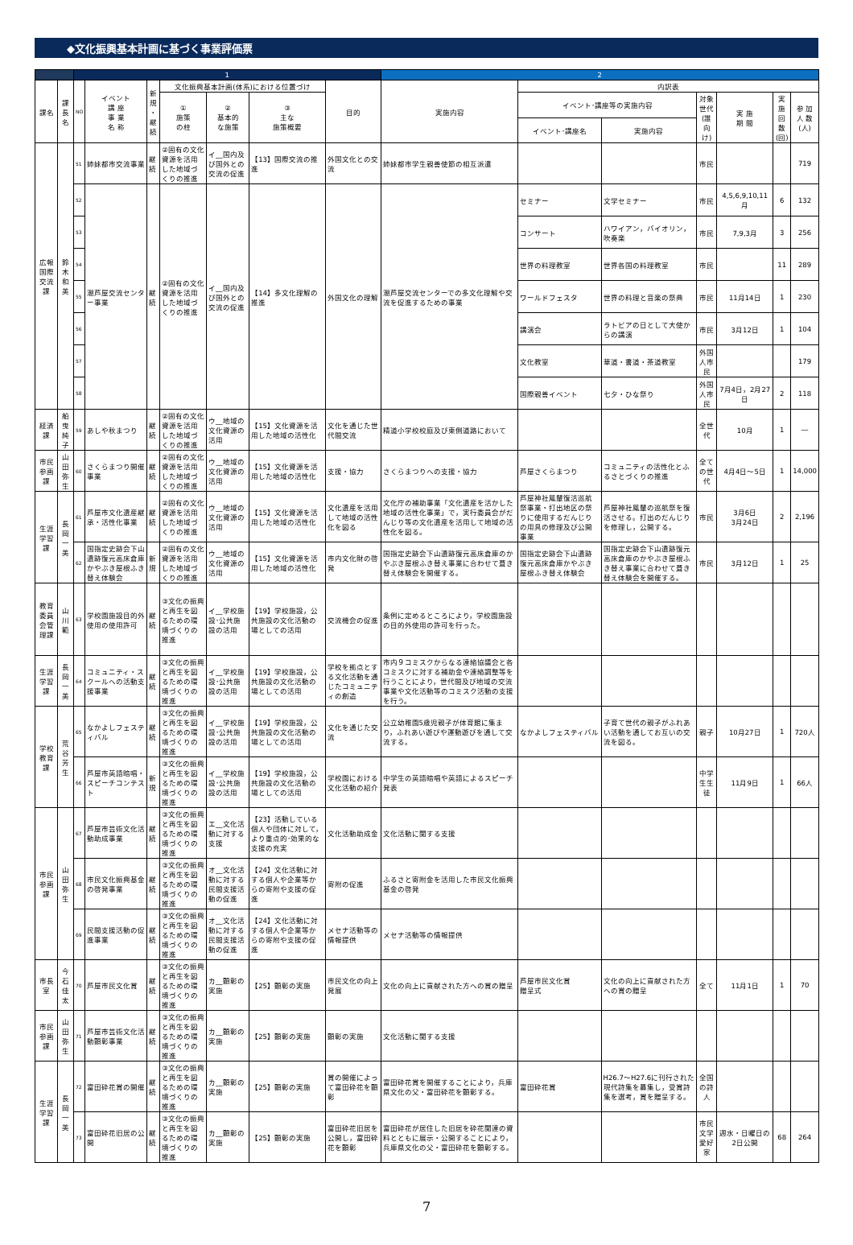◆文化振興基本計画に基づく事業評価票
| | | 1 | | | | | | | 2 | | | | | | |
| --- | --- | --- | --- | --- | --- | --- | --- | --- | --- | --- | --- | --- | --- | --- | --- |
| 課名 | 課長名 | NO | イベント 講 座 事 業 名 称 | 新規 ・ 継続 | 文化振興基本計画(体系)における位置づけ | | | 目的 | 実施内容 | 内訳表 | | | | | |
| | | | | | ① 施策 の柱 | ② 基本的 な施策 | ③ 主な 施策概要 | | | イベント･講座等の実施内容 | | 対象世代 (誰向け) | 実 施 期 間 | 実 施 回 数 (回) | 参 加 人 数 (人) |
| | | | | | | | | | | イベント･講座名 | 実施内容 | | | | |
| 広報国際交流課 | 鈴木和美 | 51 | 姉妹都市交流事業 | 継続 | ②固有の文化資源を活用した地域づくりの推進 | イ__国内及び国外との交流の促進 | 【13】国際交流の推進 | 外国文化との交流 | 姉妹都市学生親善使節の相互派遣 | | | 市民 | | | 719 |
| | | 52 | 潮芦屋交流センター事業 | 継続 | ②固有の文化資源を活用した地域づくりの推進 | イ__国内及び国外との交流の促進 | 【14】多文化理解の推進 | 外国文化の理解 | 潮芦屋交流センターでの多文化理解や交流を促進するための事業 | セミナー | 文学セミナー | 市民 | 4,5,6,9,10,11月 | 6 | 132 |
| | | 53 | | | | | | | | コンサート | ハワイアン，バイオリン，吹奏楽 | 市民 | 7,9,3月 | 3 | 256 |
| | | 54 | | | | | | | | 世界の料理教室 | 世界各国の料理教室 | 市民 | | 11 | 289 |
| | | 55 | | | | | | | | ワールドフェスタ | 世界の料理と音楽の祭典 | 市民 | 11月14日 | 1 | 230 |
| | | 56 | | | | | | | | 講演会 | ラトビアの日として大使からの講演 | 市民 | 3月12日 | 1 | 104 |
| | | 57 | | | | | | | | 文化教室 | 華道・書道・茶道教室 | 外国人市民 | | | 179 |
| | | 58 | | | | | | | | 国際親善イベント | 七夕・ひな祭り | 外国人市民 | 7月4日，2月27日 | 2 | 118 |
| 経済課 | 船曳純子 | 59 | あしや秋まつり | 継続 | ②固有の文化資源を活用した地域づくりの推進 | ウ__地域の文化資源の活用 | 【15】文化資源を活用した地域の活性化 | 文化を通じた世代間交流 | 精道小学校校庭及び東側道路において | | | 全世代 | 10月 | 1 | ― |
| 市民参画課 | 山田弥生 | 60 | さくらまつり開催事業 | 継続 | ②固有の文化資源を活用した地域づくりの推進 | ウ__地域の文化資源の活用 | 【15】文化資源を活用した地域の活性化 | 支援・協力 | さくらまつりへの支援・協力 | 芦屋さくらまつり | コミュニティの活性化とふるさとづくりの推進 | 全ての世代 | 4月4日～5日 | 1 | 14,000 |
| 生涯学習課 | 長岡一美 | 61 | 芦屋市文化遺産継承・活性化事業 | 継続 | ②固有の文化資源を活用した地域づくりの推進 | ウ__地域の文化資源の活用 | 【15】文化資源を活用した地域の活性化 | 文化遺産を活用して地域の活性化を図る | 文化庁の補助事業「文化遺産を活かした地域の活性化事業」で，実行委員会がだんじり等の文化遺産を活用して地域の活性化を図る。 | 芦屋神社鳳輦復活巡航祭事業・打出地区の祭りに使用するだんじりの用具の修理及び公開事業 | 芦屋神社鳳輦の巡航祭を復活させる。打出のだんじりを修理し，公開する。 | 市民 | 3月6日 3月24日 | 2 | 2,196 |
| | | 62 | 国指定史跡会下山遺跡復元高床倉庫かやぶき屋根ふき替え体験会 | 新規 | ②固有の文化資源を活用した地域づくりの推進 | ウ__地域の文化資源の活用 | 【15】文化資源を活用した地域の活性化 | 市内文化財の啓発 | 国指定史跡会下山遺跡復元高床倉庫のかやぶき屋根ふき替え事業に合わせて葺き替え体験会を開催する。 | 国指定史跡会下山遺跡復元高床倉庫かやぶき屋根ふき替え体験会 | 国指定史跡会下山遺跡復元高床倉庫のかやぶき屋根ふき替え事業に合わせて葺き替え体験会を開催する。 | 市民 | 3月12日 | 1 | 25 |
| 教育委員会管理課 | 山川範 | 63 | 学校園施設目的外使用の使用許可 | 継続 | ③文化の振興と再生を図るための環境づくりの推進 | イ__学校施設･公共施設の活用 | 【19】学校施設，公共施設の文化活動の場としての活用 | 交流機会の促進 | 条例に定めるところにより，学校園施設の目的外使用の許可を行った。 | | | | | | |
| 生涯学習課 | 長岡一美 | 64 | コミュニティ・スクールへの活動支援事業 | 継続 | ③文化の振興と再生を図るための環境づくりの推進 | イ__学校施設･公共施設の活用 | 【19】学校施設，公共施設の文化活動の場としての活用 | 学校を拠点とする文化活動を通じたコミュニティの創造 | 市内９コミスクからなる連絡協議会と各コミスクに対する補助金や連絡調整等を行うことにより，世代間及び地域の交流事業や文化活動等のコミスク活動の支援を行う。 | | | | | | |
| 学校教育課 | 荒谷芳生 | 65 | なかよしフェスティバル | 継続 | ③文化の振興と再生を図るための環境づくりの推進 | イ__学校施設･公共施設の活用 | 【19】学校施設，公共施設の文化活動の場としての活用 | 文化を通じた交流 | 公立幼稚園5歳児親子が体育館に集まり，ふれあい遊びや運動遊びを通して交流する。 | なかよしフェスティバル | 子育て世代の親子がふれあい活動を通してお互いの交流を図る。 | 親子 | 10月27日 | 1 | 720人 |
| | | 66 | 芦屋市英語暗唱・スピーチコンテスト | 新規 | ③文化の振興と再生を図るための環境づくりの推進 | イ__学校施設･公共施設の活用 | 【19】学校施設，公共施設の文化活動の場としての活用 | 学校園における文化活動の紹介 | 中学生の英語暗唱や英語によるスピーチ発表 | | | 中学生生徒 | 11月9日 | 1 | 66人 |
| 市民参画課 | 山田弥生 | 67 | 芦屋市芸術文化活動助成事業 | 継続 | ③文化の振興と再生を図るための環境づくりの推進 | エ__文化活動に対する支援 | 【23】活動している個人や団体に対して，より重点的･効果的な支援の充実 | 文化活動助成金 | 文化活動に関する支援 | | | | | | |
| | | 68 | 市民文化振興基金の啓発事業 | 継続 | ③文化の振興と再生を図るための環境づくりの推進 | オ__文化活動に対する民間支援活動の促進 | 【24】文化活動に対する個人や企業等からの寄附や支援の促進 | 寄附の促進 | ふるさと寄附金を活用した市民文化振興基金の啓発 | | | | | | |
| | | 69 | 民間支援活動の促進事業 | 継続 | ③文化の振興と再生を図るための環境づくりの推進 | オ__文化活動に対する民間支援活動の促進 | 【24】文化活動に対する個人や企業等からの寄附や支援の促進 | メセナ活動等の情報提供 | メセナ活動等の情報提供 | | | | | | |
| 市長室 | 今石佳太 | 70 | 芦屋市民文化賞 | 継続 | ③文化の振興と再生を図るための環境づくりの推進 | カ__顕彰の実施 | 【25】顕彰の実施 | 市民文化の向上発展 | 文化の向上に貢献された方への賞の贈呈 | 芦屋市民文化賞 贈呈式 | 文化の向上に貢献された方への賞の贈呈 | 全て | 11月1日 | 1 | 70 |
| 市民参画課 | 山田弥生 | 71 | 芦屋市芸術文化活動顕彰事業 | 継続 | ③文化の振興と再生を図るための環境づくりの推進 | カ__顕彰の実施 | 【25】顕彰の実施 | 顕彰の実施 | 文化活動に関する支援 | | | | | | |
| 生涯学習課 | 長岡一美 | 72 | 富田砕花賞の開催 | 継続 | ③文化の振興と再生を図るための環境づくりの推進 | カ__顕彰の実施 | 【25】顕彰の実施 | 賞の開催によって富田砕花を顕彰 | 富田砕花賞を開催することにより，兵庫県文化の父・富田砕花を顕彰する。 | 富田砕花賞 | H26.7～H27.6に刊行された現代詩集を募集し，受賞詩集を選考，賞を贈呈する。 | 全国の詩人 | | | |
| | | 73 | 富田砕花旧居の公開 | 継続 | ③文化の振興と再生を図るための環境づくりの推進 | カ__顕彰の実施 | 【25】顕彰の実施 | 富田砕花旧居を公開し，富田砕花を顕彰 | 富田砕花が居住した旧居を砕花関連の資料とともに展示・公開することにより，兵庫県文化の父・富田砕花を顕彰する。 | | | 市民 文学愛好家 | 週水・日曜日の2日公開 | 68 | 264 |
7